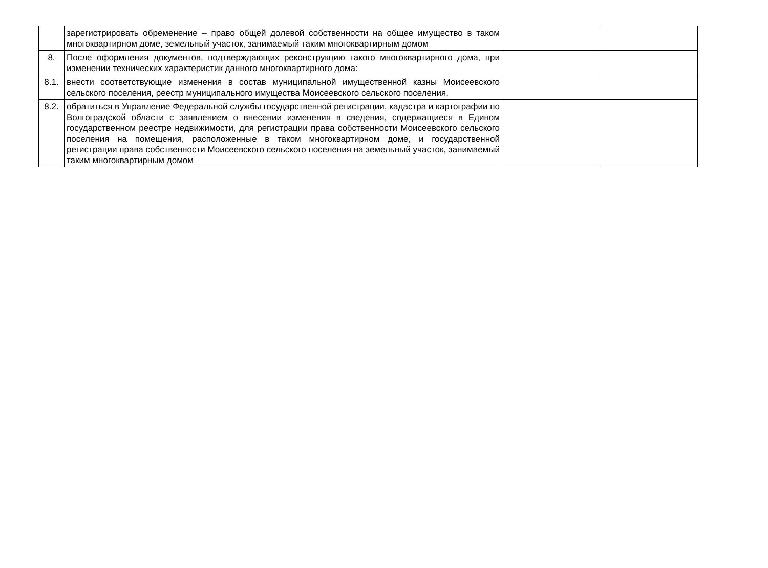| | зарегистрировать обременение – право общей долевой собственности на общее имущество в таком многоквартирном доме, земельный участок, занимаемый таким многоквартирным домом | | |
| 8. | После оформления документов, подтверждающих реконструкцию такого многоквартирного дома, при изменении технических характеристик данного многоквартирного дома: | | |
| 8.1. | внести соответствующие изменения в состав муниципальной имущественной казны Моисеевского сельского поселения, реестр муниципального имущества Моисеевского сельского поселения, | | |
| 8.2. | обратиться в Управление Федеральной службы государственной регистрации, кадастра и картографии по Волгоградской области с заявлением о внесении изменения в сведения, содержащиеся в Едином государственном реестре недвижимости, для регистрации права собственности Моисеевского сельского поселения на помещения, расположенные в таком многоквартирном доме, и государственной регистрации права собственности Моисеевского сельского поселения на земельный участок, занимаемый таким многоквартирным домом | | |